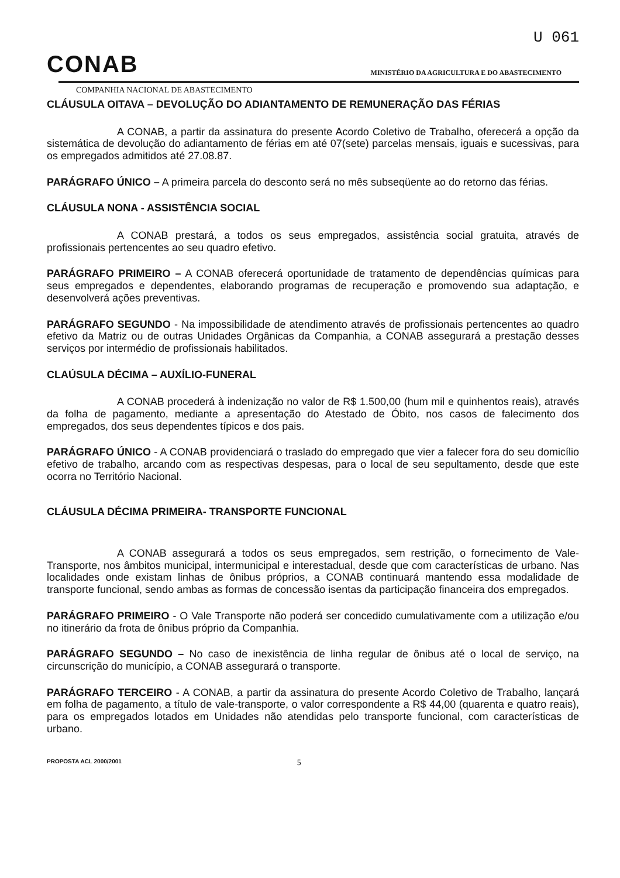U 061
CONAB
MINISTÉRIO DA AGRICULTURA E DO ABASTECIMENTO
COMPANHIA NACIONAL DE ABASTECIMENTO
CLÁUSULA OITAVA – DEVOLUÇÃO DO ADIANTAMENTO DE REMUNERAÇÃO DAS FÉRIAS
A CONAB, a partir da assinatura do presente Acordo Coletivo de Trabalho, oferecerá a opção da sistemática de devolução do adiantamento de férias em até 07(sete) parcelas mensais, iguais e sucessivas, para os empregados admitidos até 27.08.87.
PARÁGRAFO ÚNICO – A primeira parcela do desconto será no mês subseqüente ao do retorno das férias.
CLÁUSULA NONA - ASSISTÊNCIA SOCIAL
A CONAB prestará, a todos os seus empregados, assistência social gratuita, através de profissionais pertencentes ao seu quadro efetivo.
PARÁGRAFO PRIMEIRO – A CONAB oferecerá oportunidade de tratamento de dependências químicas para seus empregados e dependentes, elaborando programas de recuperação e promovendo sua adaptação, e desenvolverá ações preventivas.
PARÁGRAFO SEGUNDO - Na impossibilidade de atendimento através de profissionais pertencentes ao quadro efetivo da Matriz ou de outras Unidades Orgânicas da Companhia, a CONAB assegurará a prestação desses serviços por intermédio de profissionais habilitados.
CLAÚSULA DÉCIMA – AUXÍLIO-FUNERAL
A CONAB procederá à indenização no valor de R$ 1.500,00 (hum mil e quinhentos reais), através da folha de pagamento, mediante a apresentação do Atestado de Óbito, nos casos de falecimento dos empregados, dos seus dependentes típicos e dos pais.
PARÁGRAFO ÚNICO - A CONAB providenciará o traslado do empregado que vier a falecer fora do seu domicílio efetivo de trabalho, arcando com as respectivas despesas, para o local de seu sepultamento, desde que este ocorra no Território Nacional.
CLÁUSULA DÉCIMA PRIMEIRA- TRANSPORTE FUNCIONAL
A CONAB assegurará a todos os seus empregados, sem restrição, o fornecimento de Vale-Transporte, nos âmbitos municipal, intermunicipal e interestadual, desde que com características de urbano. Nas localidades onde existam linhas de ônibus próprios, a CONAB continuará mantendo essa modalidade de transporte funcional, sendo ambas as formas de concessão isentas da participação financeira dos empregados.
PARÁGRAFO PRIMEIRO - O Vale Transporte não poderá ser concedido cumulativamente com a utilização e/ou no itinerário da frota de ônibus próprio da Companhia.
PARÁGRAFO SEGUNDO – No caso de inexistência de linha regular de ônibus até o local de serviço, na circunscrição do município, a CONAB assegurará o transporte.
PARÁGRAFO TERCEIRO - A CONAB, a partir da assinatura do presente Acordo Coletivo de Trabalho, lançará em folha de pagamento, a título de vale-transporte, o valor correspondente a R$ 44,00 (quarenta e quatro reais), para os empregados lotados em Unidades não atendidas pelo transporte funcional, com características de urbano.
PROPOSTA ACL 2000/2001 5